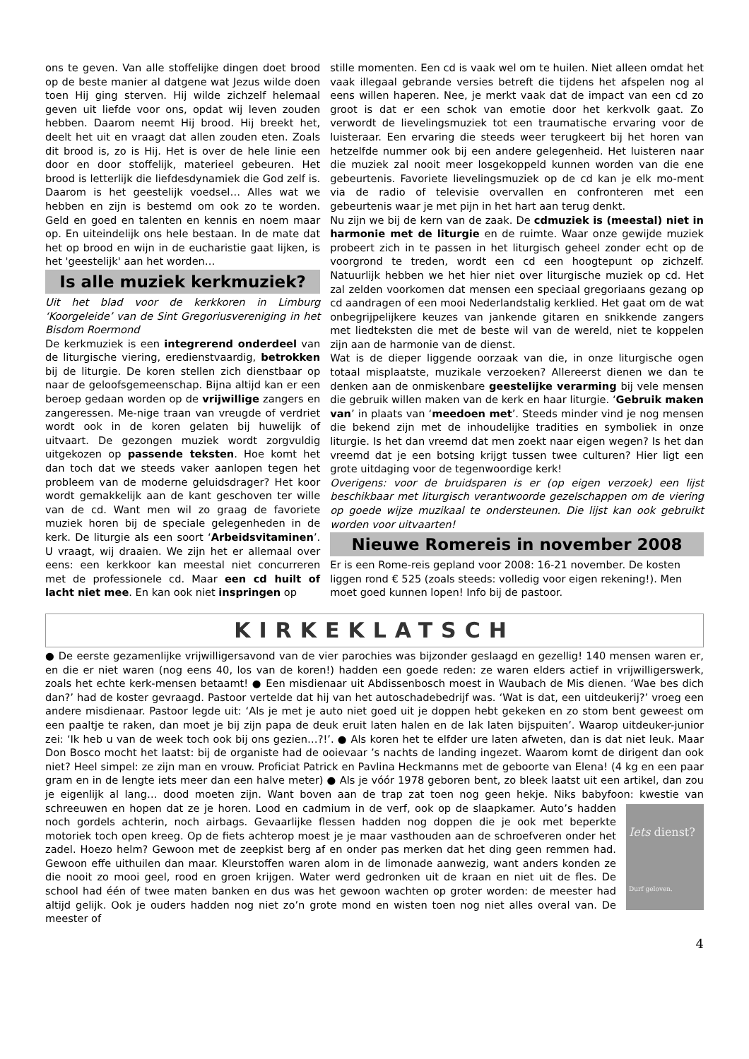ons te geven. Van alle stoffelijke dingen doet brood op de beste manier al datgene wat Jezus wilde doen toen Hij ging sterven. Hij wilde zichzelf helemaal geven uit liefde voor ons, opdat wij leven zouden hebben. Daarom neemt Hij brood. Hij breekt het, deelt het uit en vraagt dat allen zouden eten. Zoals dit brood is, zo is Hij. Het is over de hele linie een door en door stoffelijk, materieel gebeuren. Het brood is letterlijk die liefdesdynamiek die God zelf is. Daarom is het geestelijk voedsel… Alles wat we hebben en zijn is bestemd om ook zo te worden. Geld en goed en talenten en kennis en noem maar op. En uiteindelijk ons hele bestaan. In de mate dat het op brood en wijn in de eucharistie gaat lijken, is het 'geestelijk' aan het worden…
Is alle muziek kerkmuziek?
Uit het blad voor de kerkkoren in Limburg ‘Koorgeleide’ van de Sint Gregoriusvereniging in het Bisdom Roermond
De kerkmuziek is een integrerend onderdeel van de liturgische viering, eredienstvaardig, betrokken bij de liturgie. De koren stellen zich dienstbaar op naar de geloofsgemeenschap. Bijna altijd kan er een beroep gedaan worden op de vrijwillige zangers en zangeressen. Me-nige traan van vreugde of verdriet wordt ook in de koren gelaten bij huwelijk of uitvaart. De gezongen muziek wordt zorgvuldig uitgekozen op passende teksten. Hoe komt het dan toch dat we steeds vaker aanlopen tegen het probleem van de moderne geluidsdrager? Het koor wordt gemakkelijk aan de kant geschoven ter wille van de cd. Want men wil zo graag de favoriete muziek horen bij de speciale gelegenheden in de kerk. De liturgie als een soort ‘Arbeidsvitaminen’. U vraagt, wij draaien. We zijn het er allemaal over eens: een kerkkoor kan meestal niet concurreren met de professionele cd. Maar een cd huilt of lacht niet mee. En kan ook niet inspringen op
stille momenten. Een cd is vaak wel om te huilen. Niet alleen omdat het vaak illegaal gebrande versies betreft die tijdens het afspelen nog al eens willen haperen. Nee, je merkt vaak dat de impact van een cd zo groot is dat er een schok van emotie door het kerkvolk gaat. Zo verwordt de lievelingsmuziek tot een traumatische ervaring voor de luisteraar. Een ervaring die steeds weer terugkeert bij het horen van hetzelfde nummer ook bij een andere gelegenheid. Het luisteren naar die muziek zal nooit meer losgekoppeld kunnen worden van die ene gebeurtenis. Favoriete lievelingsmuziek op de cd kan je elk mo-ment via de radio of televisie overvallen en confronteren met een gebeurtenis waar je met pijn in het hart aan terug denkt.
Nu zijn we bij de kern van de zaak. De cdmuziek is (meestal) niet in harmonie met de liturgie en de ruimte. Waar onze gewijde muziek probeert zich in te passen in het liturgisch geheel zonder echt op de voorgrond te treden, wordt een cd een hoogtepunt op zichzelf. Natuurlijk hebben we het hier niet over liturgische muziek op cd. Het zal zelden voorkomen dat mensen een speciaal gregoriaans gezang op cd aandragen of een mooi Nederlandstalig kerklied. Het gaat om de wat onbegrijpelijkere keuzes van jankende gitaren en snikkende zangers met liedteksten die met de beste wil van de wereld, niet te koppelen zijn aan de harmonie van de dienst.
Wat is de dieper liggende oorzaak van die, in onze liturgische ogen totaal misplaatste, muzikale verzoeken? Allereerst dienen we dan te denken aan de onmiskenbare geestelijke verarming bij vele mensen die gebruik willen maken van de kerk en haar liturgie. ‘Gebruik maken van’ in plaats van ‘meedoen met’. Steeds minder vind je nog mensen die bekend zijn met de inhoudelijke tradities en symboliek in onze liturgie. Is het dan vreemd dat men zoekt naar eigen wegen? Is het dan vreemd dat je een botsing krijgt tussen twee culturen? Hier ligt een grote uitdaging voor de tegenwoordige kerk!
Overigens: voor de bruidsparen is er (op eigen verzoek) een lijst beschikbaar met liturgisch verantwoorde gezelschappen om de viering op goede wijze muzikaal te ondersteunen. Die lijst kan ook gebruikt worden voor uitvaarten!
Nieuwe Romereis in november 2008
Er is een Rome-reis gepland voor 2008: 16-21 november. De kosten liggen rond € 525 (zoals steeds: volledig voor eigen rekening!). Men moet goed kunnen lopen! Info bij de pastoor.
KIRKEKLATSCH
● De eerste gezamenlijke vrijwilligersavond van de vier parochies was bijzonder geslaagd en gezellig! 140 mensen waren er, en die er niet waren (nog eens 40, los van de koren!) hadden een goede reden: ze waren elders actief in vrijwilligerswerk, zoals het echte kerk-mensen betaamt! ● Een misdienaar uit Abdissenbosch moest in Waubach de Mis dienen. ‘Wae bes dich dan?’ had de koster gevraagd. Pastoor vertelde dat hij van het autoschadebedrijf was. ‘Wat is dat, een uitdeukerij?’ vroeg een andere misdienaar. Pastoor legde uit: ‘Als je met je auto niet goed uit je doppen hebt gekeken en zo stom bent geweest om een paaltje te raken, dan moet je bij zijn papa de deuk eruit laten halen en de lak laten bijspuiten’. Waarop uitdeuker-junior zei: ‘Ik heb u van de week toch ook bij ons gezien…?!’. ● Als koren het te elfder ure laten afweten, dan is dat niet leuk. Maar Don Bosco mocht het laatst: bij de organiste had de ooievaar ’s nachts de landing ingezet. Waarom komt de dirigent dan ook niet? Heel simpel: ze zijn man en vrouw. Proficiat Patrick en Pavlina Heckmanns met de geboorte van Elena! (4 kg en een paar gram en in de lengte iets meer dan een halve meter) ● Als je vóór 1978 geboren bent, zo bleek laatst uit een artikel, dan zou je eigenlijk al lang… dood moeten zijn. Want boven aan de trap zat toen nog geen hekje. Niks babyfoon: kwestie van schreeuwen en hopen dat ze je horen. Lood en cadmium in de verf, Iets dienst?
Durf geloven. ook op de slaapkamer. Auto’s hadden noch gordels achterin, noch airbags. Gevaarlijke flessen hadden nog doppen die je ook met beperkte motoriek toch open kreeg. Op de fiets achterop moest je je maar vasthouden aan de schroefveren onder het zadel. Hoezo helm? Gewoon met de zeepkist berg af en onder pas merken dat het ding geen remmen had. Gewoon effe uithuilen dan maar. Kleurstoffen waren alom in de limonade aanwezig, want anders konden ze die nooit zo mooi geel, rood en groen krijgen. Water werd gedronken uit de kraan en niet uit de fles. De school had één of twee maten banken en dus was het gewoon wachten op groter worden: de meester had altijd gelijk. Ook je ouders hadden nog niet zo’n grote mond en wisten toen nog niet alles overal van. De meester of
4